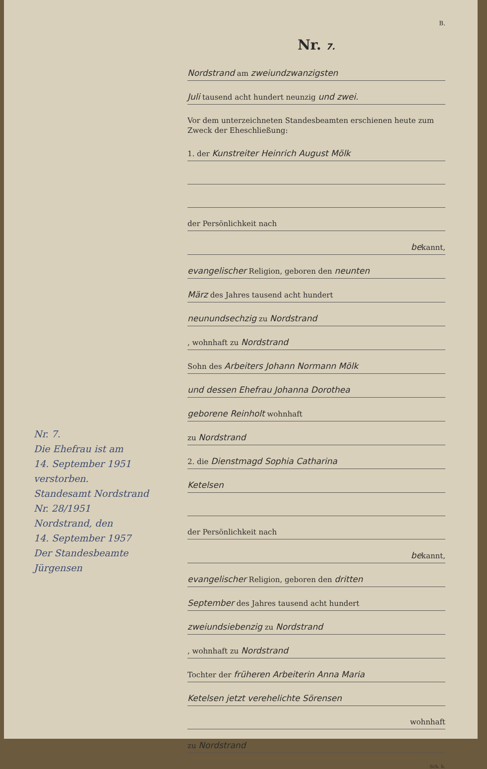Nr. 7.
Die Ehefrau ist am
14. September 1951
verstorben.
Standesamt Nordstrand
Nr. 28/1951
Nordstrand, den
14. September 1957
Der Standesbeamte
Jürgensen
B.
Nr. 7.
Nordstrand am zweiundzwanzigsten
Juli tausend acht hundert neunzig und zwei.
Vor dem unterzeichneten Standesbeamten erschienen heute zum Zweck der Eheschließung:
1. der Kunstreiter Heinrich August Mölk
der Persönlichkeit nach
bekannt,
evangelischer Religion, geboren den neunten
März des Jahres tausend acht hundert
neunundsechzig zu Nordstrand
, wohnhaft zu Nordstrand
Sohn des Arbeiters Johann Normann Mölk
und dessen Ehefrau Johanna Dorothea
geborene Reinholt wohnhaft
zu Nordstrand
2. die Dienstmagd Sophia Catharina
Ketelsen
der Persönlichkeit nach
bekannt,
evangelischer Religion, geboren den dritten
September des Jahres tausend acht hundert
zweiundsiebenzig zu Nordstrand
, wohnhaft zu Nordstrand
Tochter der früheren Arbeiterin Anna Maria
Ketelsen jetzt verehelichte Sörensen
wohnhaft
zu Nordstrand
Sch. h.